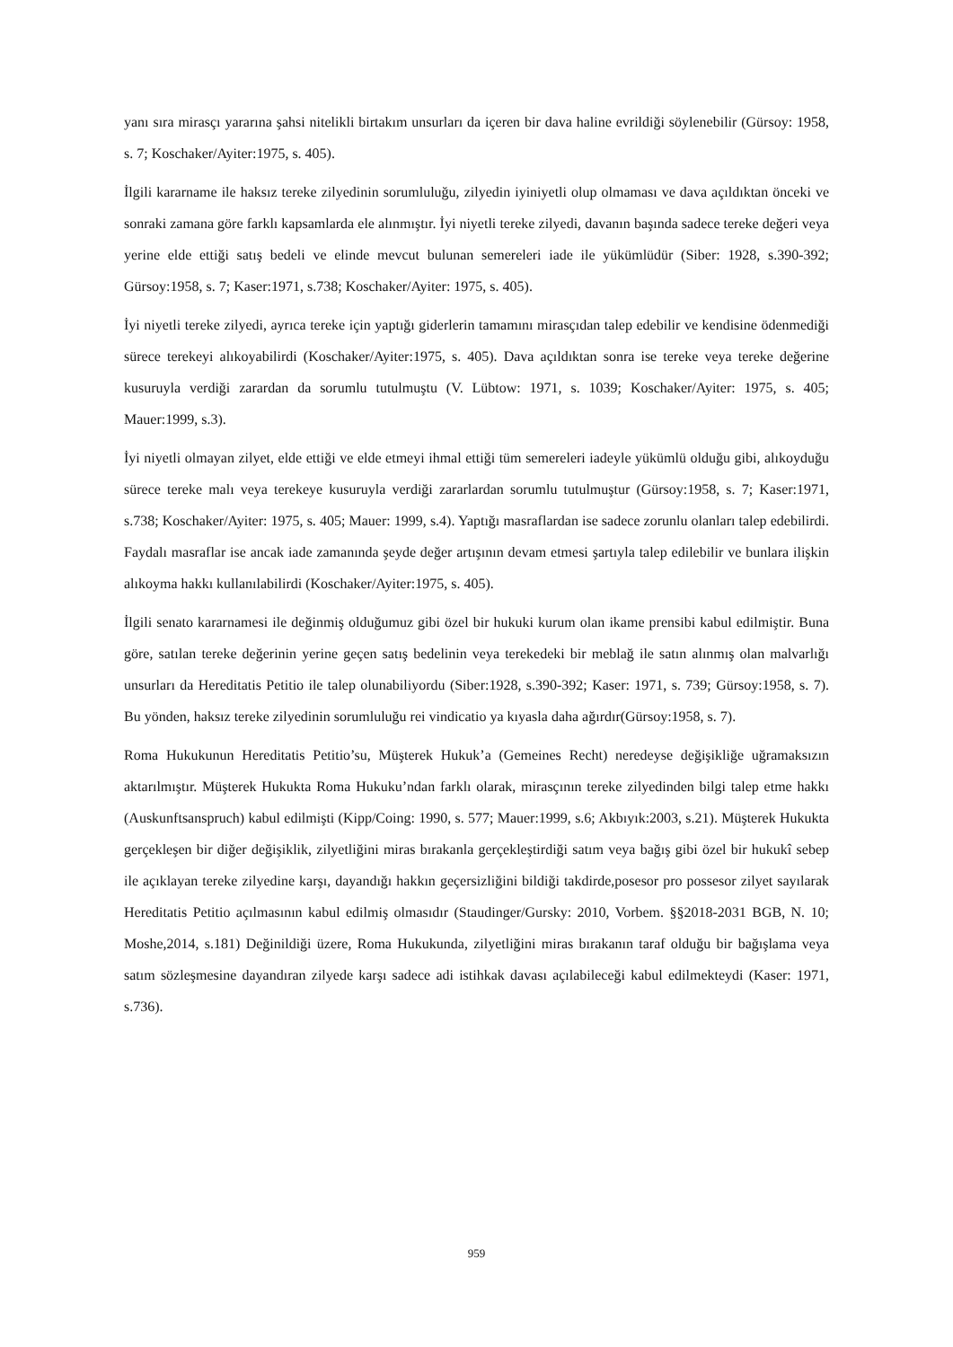yanı sıra mirasçı yararına şahsi nitelikli birtakım unsurları da içeren bir dava haline evrildiği söylenebilir (Gürsoy: 1958, s. 7; Koschaker/Ayiter:1975, s. 405).
İlgili kararname ile haksız tereke zilyedinin sorumluluğu, zilyedin iyiniyetli olup olmaması ve dava açıldıktan önceki ve sonraki zamana göre farklı kapsamlarda ele alınmıştır. İyi niyetli tereke zilyedi, davanın başında sadece tereke değeri veya yerine elde ettiği satış bedeli ve elinde mevcut bulunan semereleri iade ile yükümlüdür (Siber: 1928, s.390-392; Gürsoy:1958, s. 7; Kaser:1971, s.738; Koschaker/Ayiter: 1975, s. 405).
İyi niyetli tereke zilyedi, ayrıca tereke için yaptığı giderlerin tamamını mirasçıdan talep edebilir ve kendisine ödenmediği sürece terekeyi alıkoyabilirdi (Koschaker/Ayiter:1975, s. 405). Dava açıldıktan sonra ise tereke veya tereke değerine kusuruyla verdiği zarardan da sorumlu tutulmuştu (V. Lübtow: 1971, s. 1039; Koschaker/Ayiter: 1975, s. 405; Mauer:1999, s.3).
İyi niyetli olmayan zilyet, elde ettiği ve elde etmeyi ihmal ettiği tüm semereleri iadeyle yükümlü olduğu gibi, alıkoyduğu sürece tereke malı veya terekeye kusuruyla verdiği zararlardan sorumlu tutulmuştur (Gürsoy:1958, s. 7; Kaser:1971, s.738; Koschaker/Ayiter: 1975, s. 405; Mauer: 1999, s.4). Yaptığı masraflardan ise sadece zorunlu olanları talep edebilirdi. Faydalı masraflar ise ancak iade zamanında şeyde değer artışının devam etmesi şartıyla talep edilebilir ve bunlara ilişkin alıkoyma hakkı kullanılabilirdi (Koschaker/Ayiter:1975, s. 405).
İlgili senato kararnamesi ile değinmiş olduğumuz gibi özel bir hukuki kurum olan ikame prensibi kabul edilmiştir. Buna göre, satılan tereke değerinin yerine geçen satış bedelinin veya terekedeki bir meblağ ile satın alınmış olan malvarlığı unsurları da Hereditatis Petitio ile talep olunabiliyordu (Siber:1928, s.390-392; Kaser: 1971, s. 739; Gürsoy:1958, s. 7). Bu yönden, haksız tereke zilyedinin sorumluluğu rei vindicatio ya kıyasla daha ağırdır(Gürsoy:1958, s. 7).
Roma Hukukunun Hereditatis Petitio’su, Müşterek Hukuk’a (Gemeines Recht) neredeyse değişikliğe uğramaksızın aktarılmıştır. Müşterek Hukukta Roma Hukuku’ndan farklı olarak, mirasçının tereke zilyedinden bilgi talep etme hakkı (Auskunftsanspruch) kabul edilmişti (Kipp/Coing: 1990, s. 577; Mauer:1999, s.6; Akbıyık:2003, s.21). Müşterek Hukukta gerçekleşen bir diğer değişiklik, zilyetliğini miras bırakanla gerçekleştirdiği satım veya bağış gibi özel bir hukukî sebep ile açıklayan tereke zilyedine karşı, dayandığı hakkın geçersizliğini bildiği takdirde,posesor pro possesor zilyet sayılarak Hereditatis Petitio açılmasının kabul edilmiş olmasıdır (Staudinger/Gursky: 2010, Vorbem. §§2018-2031 BGB, N. 10; Moshe,2014, s.181) Değinildiği üzere, Roma Hukukunda, zilyetliğini miras bırakanın taraf olduğu bir bağışlama veya satım sözleşmesine dayandıran zilyede karşı sadece adi istihkak davası açılabileceği kabul edilmekteydi (Kaser: 1971, s.736).
959